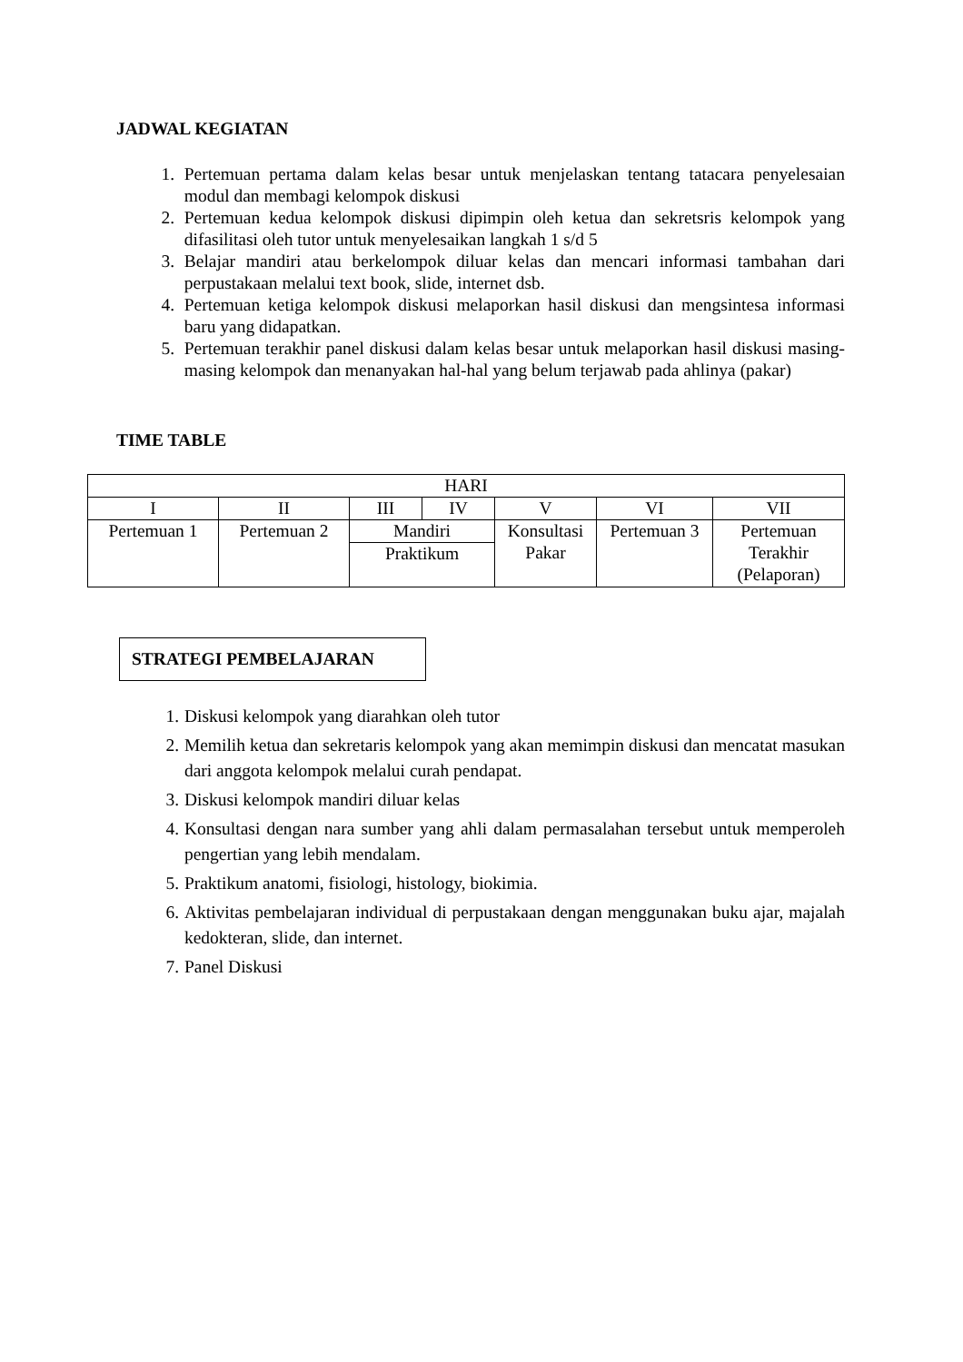JADWAL KEGIATAN
1. Pertemuan pertama dalam kelas besar untuk menjelaskan tentang tatacara penyelesaian modul dan membagi kelompok diskusi
2. Pertemuan kedua kelompok diskusi dipimpin oleh ketua dan sekretsris kelompok yang difasilitasi oleh tutor untuk menyelesaikan langkah 1 s/d 5
3. Belajar mandiri atau berkelompok diluar kelas dan mencari informasi tambahan dari perpustakaan melalui text book, slide, internet dsb.
4. Pertemuan ketiga kelompok diskusi melaporkan hasil diskusi dan mengsintesa informasi baru yang didapatkan.
5. Pertemuan terakhir panel diskusi dalam kelas besar untuk melaporkan hasil diskusi masing-masing kelompok dan menanyakan hal-hal yang belum terjawab pada ahlinya (pakar)
TIME TABLE
| HARI | | | | | | |
| I | II | III | IV | V | VI | VII |
| Pertemuan 1 | Pertemuan 2 | Mandiri | | Konsultasi Pakar | Pertemuan 3 | Pertemuan Terakhir (Pelaporan) |
| | | Praktikum | | | | |
STRATEGI PEMBELAJARAN
1. Diskusi kelompok yang diarahkan oleh tutor
2. Memilih ketua dan sekretaris kelompok yang akan memimpin diskusi dan mencatat masukan dari anggota kelompok melalui curah pendapat.
3. Diskusi kelompok mandiri diluar kelas
4. Konsultasi dengan nara sumber yang ahli dalam permasalahan tersebut untuk memperoleh pengertian yang lebih mendalam.
5. Praktikum anatomi, fisiologi, histology, biokimia.
6. Aktivitas pembelajaran individual di perpustakaan dengan menggunakan buku ajar, majalah kedokteran, slide, dan internet.
7. Panel Diskusi